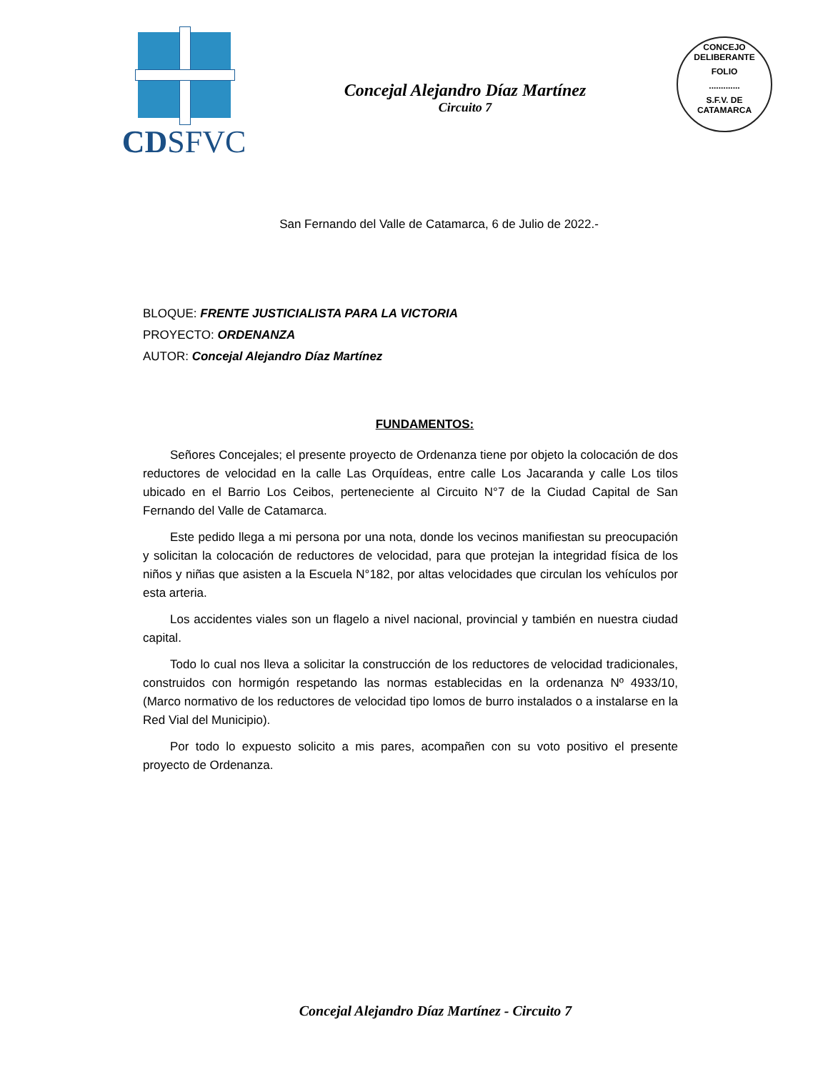CDSFVC
Concejal Alejandro Díaz Martínez
Circuito 7
CONCEJO DELIBERANTE
FOLIO
.............
S.F.V. DE CATAMARCA
San Fernando del Valle de Catamarca, 6 de Julio de 2022.-
BLOQUE: FRENTE JUSTICIALISTA PARA LA VICTORIA
PROYECTO: ORDENANZA
AUTOR: Concejal Alejandro Díaz Martínez
FUNDAMENTOS:
Señores Concejales; el presente proyecto de Ordenanza tiene por objeto la colocación de dos reductores de velocidad en la calle Las Orquídeas, entre calle Los Jacaranda y calle Los tilos ubicado en el Barrio Los Ceibos, perteneciente al Circuito N°7 de la Ciudad Capital de San Fernando del Valle de Catamarca.
Este pedido llega a mi persona por una nota, donde los vecinos manifiestan su preocupación y solicitan la colocación de reductores de velocidad, para que protejan la integridad física de los niños y niñas que asisten a la Escuela N°182, por altas velocidades que circulan los vehículos por esta arteria.
Los accidentes viales son un flagelo a nivel nacional, provincial y también en nuestra ciudad capital.
Todo lo cual nos lleva a solicitar la construcción de los reductores de velocidad tradicionales, construidos con hormigón respetando las normas establecidas en la ordenanza Nº 4933/10, (Marco normativo de los reductores de velocidad tipo lomos de burro instalados o a instalarse en la Red Vial del Municipio).
Por todo lo expuesto solicito a mis pares, acompañen con su voto positivo el presente proyecto de Ordenanza.
Concejal Alejandro Díaz Martínez - Circuito 7